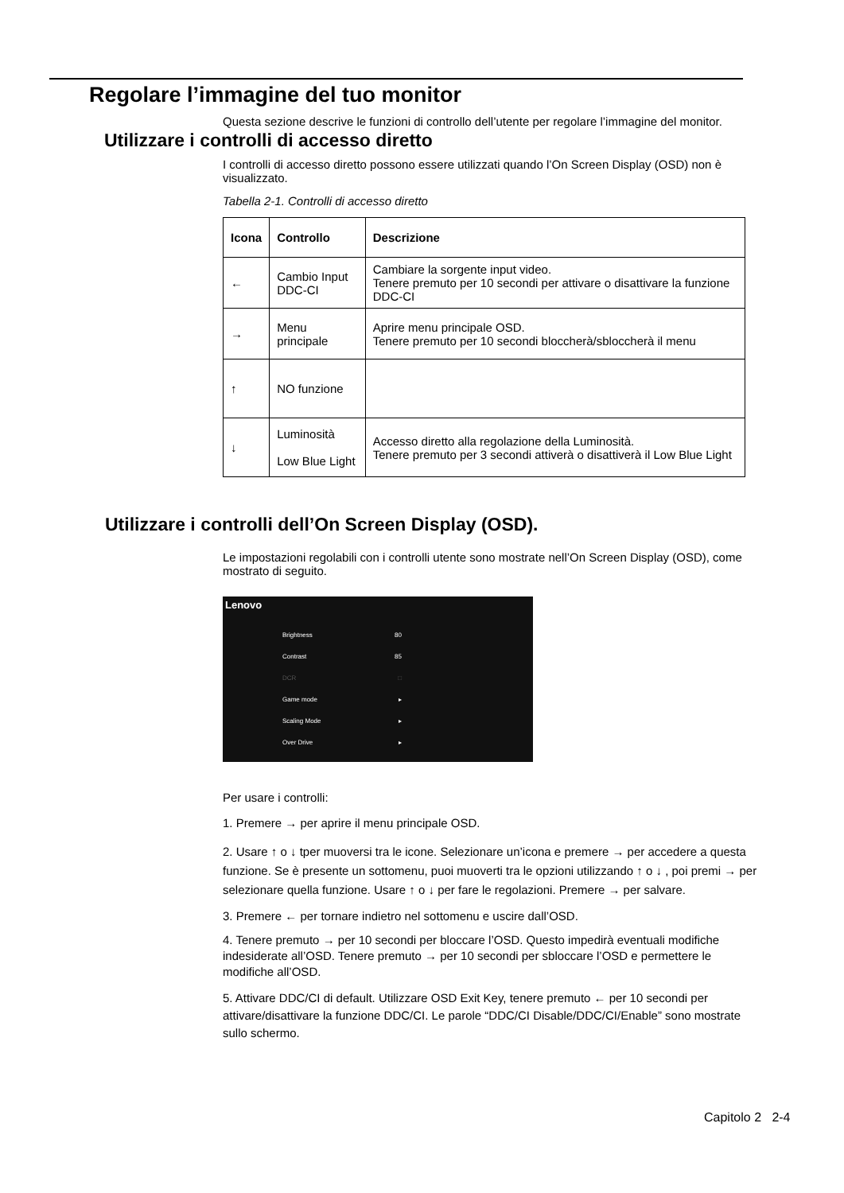Regolare l’immagine del tuo monitor
Questa sezione descrive le funzioni di controllo dell’utente per regolare l’immagine del monitor.
Utilizzare i controlli di accesso diretto
I controlli di accesso diretto possono essere utilizzati quando l’On Screen Display (OSD) non è visualizzato.
Tabella 2-1. Controlli di accesso diretto
| Icona | Controllo | Descrizione |
| --- | --- | --- |
| ← | Cambio Input DDC-CI | Cambiare la sorgente input video. Tenere premuto per 10 secondi per attivare o disattivare la funzione DDC-CI |
| → | Menu principale | Aprire menu principale OSD. Tenere premuto per 10 secondi bloccherà/sbloccherà il menu |
| ↑ | NO funzione | |
| ↓ | Luminosità Low Blue Light | Accesso diretto alla regolazione della Luminosità. Tenere premuto per 3 secondi attiverà o disattiverà il Low Blue Light |
Utilizzare i controlli dell’On Screen Display (OSD).
Le impostazioni regolabili con i controlli utente sono mostrate nell’On Screen Display (OSD), come mostrato di seguito.
Lenovo
Brightness 80
Contrast 85
DCR □
Game mode ▸
Scaling Mode ▸
Over Drive ▸
Per usare i controlli:
1. Premere → per aprire il menu principale OSD.
2. Usare ↑ o ↓ tper muoversi tra le icone. Selezionare un’icona e premere → per accedere a questa funzione. Se è presente un sottomenu, puoi muoverti tra le opzioni utilizzando ↑ o ↓ , poi premi → per selezionare quella funzione. Usare ↑ o ↓ per fare le regolazioni. Premere → per salvare.
3. Premere ← per tornare indietro nel sottomenu e uscire dall’OSD.
4. Tenere premuto → per 10 secondi per bloccare l’OSD. Questo impedirà eventuali modifiche indesiderate all’OSD. Tenere premuto → per 10 secondi per sbloccare l’OSD e permettere le modifiche all’OSD.
5. Attivare DDC/CI di default. Utilizzare OSD Exit Key, tenere premuto ← per 10 secondi per attivare/disattivare la funzione DDC/CI. Le parole “DDC/CI Disable/DDC/CI/Enable” sono mostrate sullo schermo.
Capitolo 2 2-4